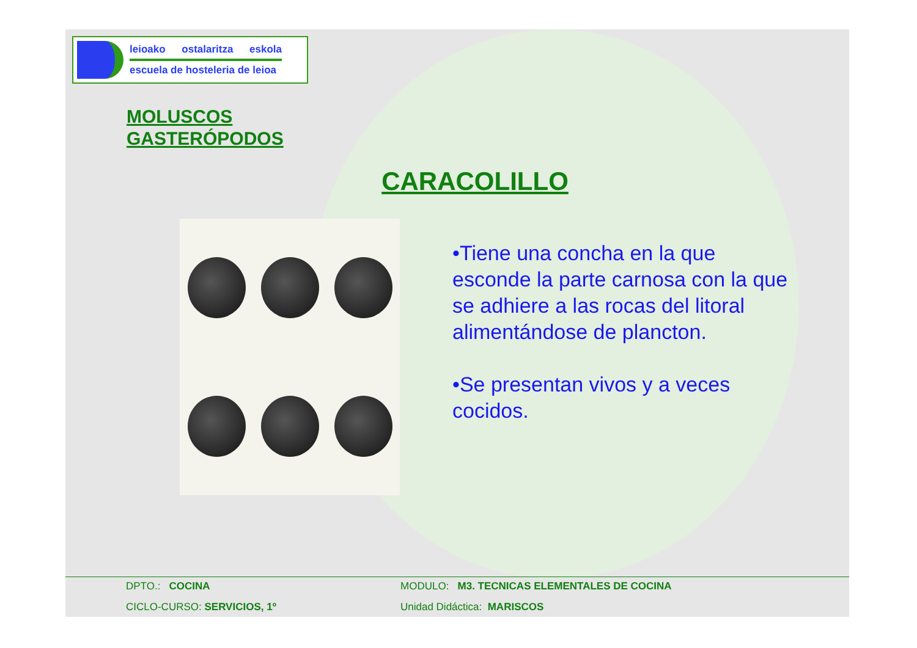leioako ostalaritza eskola
escuela de hosteleria de leioa
MOLUSCOS
GASTERÓPODOS
CARACOLILLO
•Tiene una concha en la que esconde la parte carnosa con la que se adhiere a las rocas del litoral alimentándose de plancton.
•Se presentan vivos y a veces cocidos.
DPTO.: COCINA MODULO: M3. TECNICAS ELEMENTALES DE COCINA CICLO-CURSO: SERVICIOS, 1º Unidad Didáctica: MARISCOS